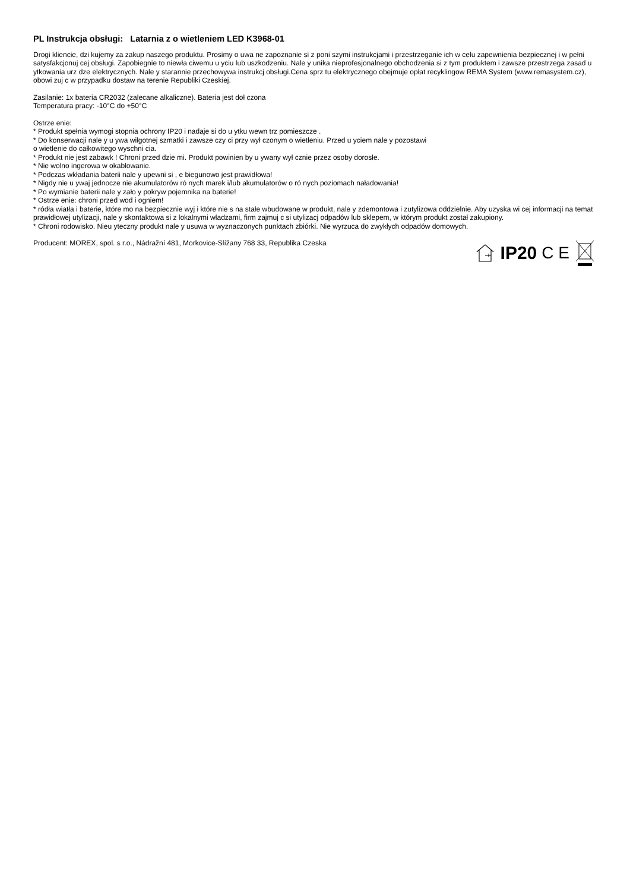PL Instrukcja obsługi: Latarnia z o wietleniem LED K3968-01
Drogi kliencie, dzi kujemy za zakup naszego produktu. Prosimy o uwa ne zapoznanie si z poni szymi instrukcjami i przestrzeganie ich w celu zapewnienia bezpiecznej i w pełni satysfakcjonuj cej obsługi. Zapobiegnie to niewła ciwemu u yciu lub uszkodzeniu. Nale y unika nieprofesjonalnego obchodzenia si z tym produktem i zawsze przestrzega zasad u ytkowania urz dze elektrycznych. Nale y starannie przechowywa instrukcj obsługi.Cena sprz tu elektrycznego obejmuje opłat recyklingow REMA System (www.remasystem.cz),
obowi zuj c w przypadku dostaw na terenie Republiki Czeskiej.
Zasilanie: 1x bateria CR2032 (zalecane alkaliczne). Bateria jest doł czona
Temperatura pracy: -10°C do +50°C
Ostrze enie:
* Produkt spełnia wymogi stopnia ochrony IP20 i nadaje si do u ytku wewn trz pomieszcze .
* Do konserwacji nale y u ywa wilgotnej szmatki i zawsze czy ci przy wył czonym o wietleniu. Przed u yciem nale y pozostawi
o wietlenie do całkowitego wyschni cia.
* Produkt nie jest zabawk ! Chroni przed dzie mi. Produkt powinien by u ywany wył cznie przez osoby dorosłe.
* Nie wolno ingerowa w okablowanie.
* Podczas wkładania baterii nale y upewni si , e biegunowo jest prawidłowa!
* Nigdy nie u ywaj jednocze nie akumulatorów ró nych marek i/lub akumulatorów o ró nych poziomach naładowania!
* Po wymianie baterii nale y zało y pokryw pojemnika na baterie!
* Ostrze enie: chroni przed wod i ogniem!
* ródła wiatła i baterie, które mo na bezpiecznie wyj i które nie s na stałe wbudowane w produkt, nale y zdemontowa i zutylizowa oddzielnie. Aby uzyska wi cej informacji na temat prawidłowej utylizacji, nale y skontaktowa si z lokalnymi władzami, firm zajmuj c si utylizacj odpadów lub sklepem, w którym produkt został zakupiony.
* Chroni rodowisko. Nieu yteczny produkt nale y usuwa w wyznaczonych punktach zbiórki. Nie wyrzuca do zwykłych odpadów domowych.
Producent: MOREX, spol. s r.o., Nádražní 481, Morkovice-Slížany 768 33, Republika Czeska
IP20 C E